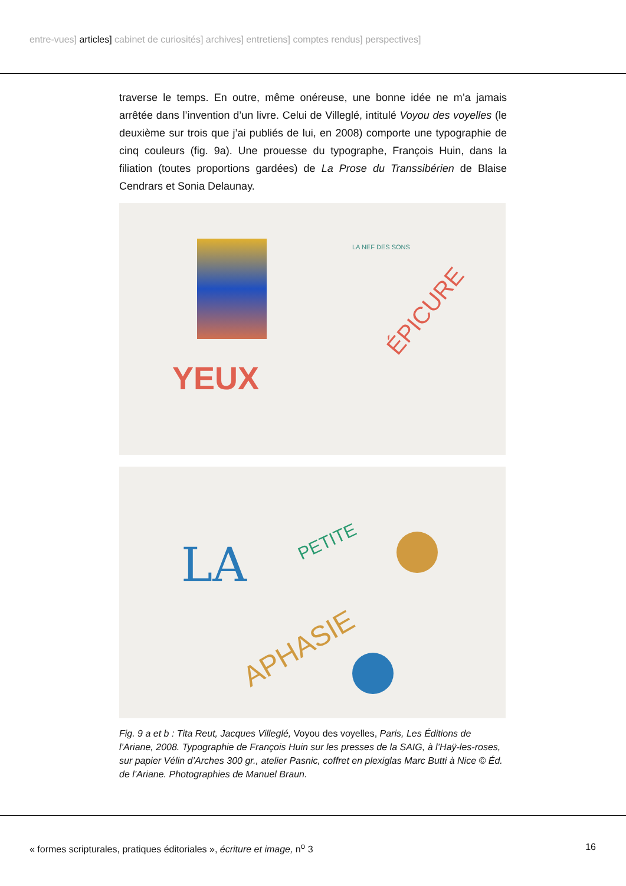entre-vues] articles] cabinet de curiosités] archives] entretiens] comptes rendus] perspectives]
traverse le temps. En outre, même onéreuse, une bonne idée ne m’a jamais arrêtée dans l’invention d’un livre. Celui de Villeglé, intitulé Voyou des voyelles (le deuxième sur trois que j’ai publiés de lui, en 2008) comporte une typographie de cinq couleurs (fig. 9a). Une prouesse du typographe, François Huin, dans la filiation (toutes proportions gardées) de La Prose du Transsibérien de Blaise Cendrars et Sonia Delaunay.
YEUX
LA NEF DES SONS
ÉPICURE
LA PETITE
APHASIE
Fig. 9 a et b : Tita Reut, Jacques Villeglé, Voyou des voyelles, Paris, Les Éditions de l’Ariane, 2008. Typographie de François Huin sur les presses de la SAIG, à l’Haÿ-les-roses, sur papier Vélin d’Arches 300 gr., atelier Pasnic, coffret en plexiglas Marc Butti à Nice © Éd. de l’Ariane. Photographies de Manuel Braun.
« formes scripturales, pratiques éditoriales », écriture et image, n<sup>o</sup> 3
16